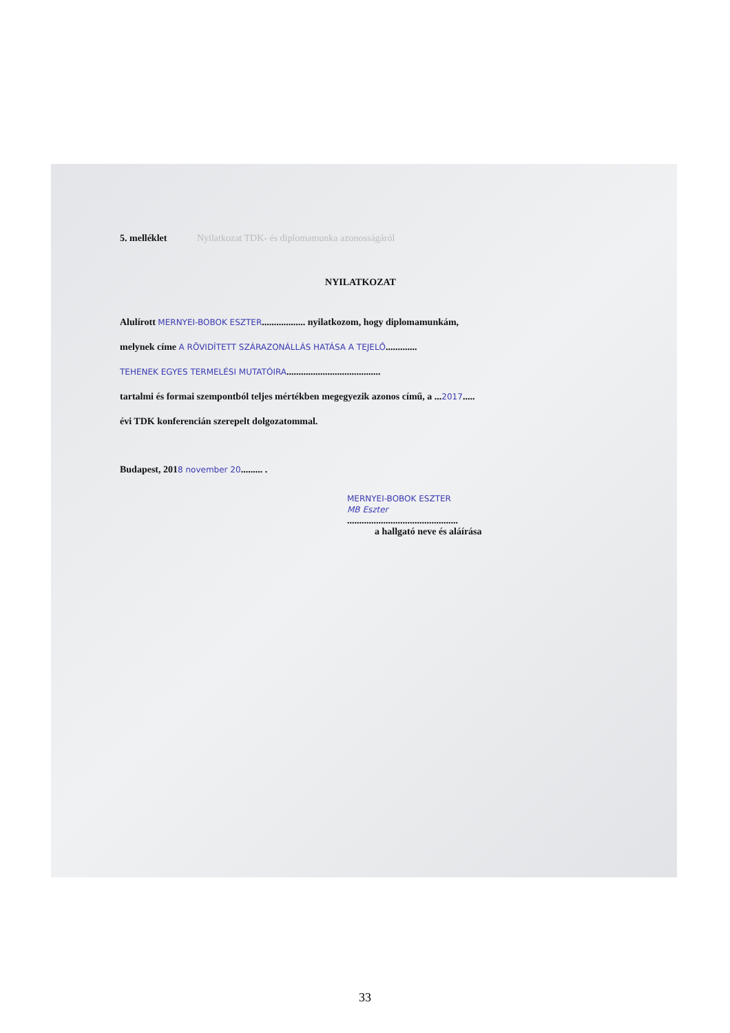5. melléklet Nyilatkozat TDK- és diplomamunka azonosságáról
NYILATKOZAT
Alulírott MERNYEI-BOBOK ESZTER.................. nyilatkozom, hogy diplomamunkám,
melynek címe A RÖVIDÍTETT SZÁRAZONÁLLÁS HATÁSA A TEJELŐ.............
TEHENEK EGYES TERMELÉSI MUTATÓIRA.......................................
tartalmi és formai szempontból teljes mértékben megegyezik azonos című, a ...2017.....
évi TDK konferencián szerepelt dolgozatommal.
Budapest, 2018 november 20......... .
MERNYEI-BOBOK ESZTER
MB Eszter
..............................................
a hallgató neve és aláírása
33